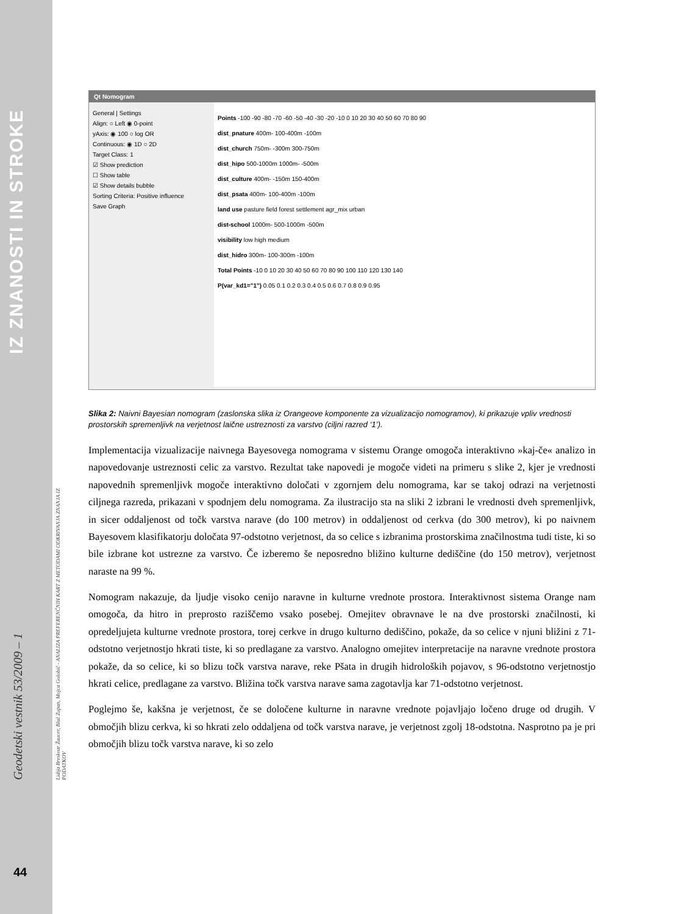IZ ZNANOSTI IN STROKE
Geodetski vestnik 53/2009 – 1
Lidija Breskvar Žaucer, Blaž Zupan, Mojca Golobič - ANALIZA PREFERENČNIH KART Z METODAMI ODKRIVANJA ZNANJA IZ PODATKOV
44
Qt Nomogram
General | Settings
Align: ○ Left ◉ 0-point
yAxis: ◉ 100 ○ log OR
Continuous: ◉ 1D ○ 2D
Target Class: 1
☑ Show prediction
☐ Show table
☑ Show details bubble
Sorting Criteria: Positive influence
Save Graph
Points -100 -90 -80 -70 -60 -50 -40 -30 -20 -10 0 10 20 30 40 50 60 70 80 90
dist_pnature 400m- 100-400m -100m
dist_church 750m- -300m 300-750m
dist_hipo 500-1000m 1000m- -500m
dist_culture 400m- -150m 150-400m
dist_psata 400m- 100-400m -100m
land use pasture field forest settlement agr_mix urban
dist-school 1000m- 500-1000m -500m
visibility low high medium
dist_hidro 300m- 100-300m -100m
Total Points -10 0 10 20 30 40 50 60 70 80 90 100 110 120 130 140
P(var_kd1="1") 0.05 0.1 0.2 0.3 0.4 0.5 0.6 0.7 0.8 0.9 0.95
Slika 2: Naivni Bayesian nomogram (zaslonska slika iz Orangeove komponente za vizualizacijo nomogramov), ki prikazuje vpliv vrednosti prostorskih spremenljivk na verjetnost laične ustreznosti za varstvo (ciljni razred ‘1’).
Implementacija vizualizacije naivnega Bayesovega nomograma v sistemu Orange omogoča interaktivno »kaj-če« analizo in napovedovanje ustreznosti celic za varstvo. Rezultat take napovedi je mogoče videti na primeru s slike 2, kjer je vrednosti napovednih spremenljivk mogoče interaktivno določati v zgornjem delu nomograma, kar se takoj odrazi na verjetnosti ciljnega razreda, prikazani v spodnjem delu nomograma. Za ilustracijo sta na sliki 2 izbrani le vrednosti dveh spremenljivk, in sicer oddaljenost od točk varstva narave (do 100 metrov) in oddaljenost od cerkva (do 300 metrov), ki po naivnem Bayesovem klasifikatorju določata 97-odstotno verjetnost, da so celice s izbranima prostorskima značilnostma tudi tiste, ki so bile izbrane kot ustrezne za varstvo. Če izberemo še neposredno bližino kulturne dediščine (do 150 metrov), verjetnost naraste na 99 %.
Nomogram nakazuje, da ljudje visoko cenijo naravne in kulturne vrednote prostora. Interaktivnost sistema Orange nam omogoča, da hitro in preprosto raziščemo vsako posebej. Omejitev obravnave le na dve prostorski značilnosti, ki opredeljujeta kulturne vrednote prostora, torej cerkve in drugo kulturno dediščino, pokaže, da so celice v njuni bližini z 71-odstotno verjetnostjo hkrati tiste, ki so predlagane za varstvo. Analogno omejitev interpretacije na naravne vrednote prostora pokaže, da so celice, ki so blizu točk varstva narave, reke Pšata in drugih hidroloških pojavov, s 96-odstotno verjetnostjo hkrati celice, predlagane za varstvo. Bližina točk varstva narave sama zagotavlja kar 71-odstotno verjetnost.
Poglejmo še, kakšna je verjetnost, če se določene kulturne in naravne vrednote pojavljajo ločeno druge od drugih. V območjih blizu cerkva, ki so hkrati zelo oddaljena od točk varstva narave, je verjetnost zgolj 18-odstotna. Nasprotno pa je pri območjih blizu točk varstva narave, ki so zelo